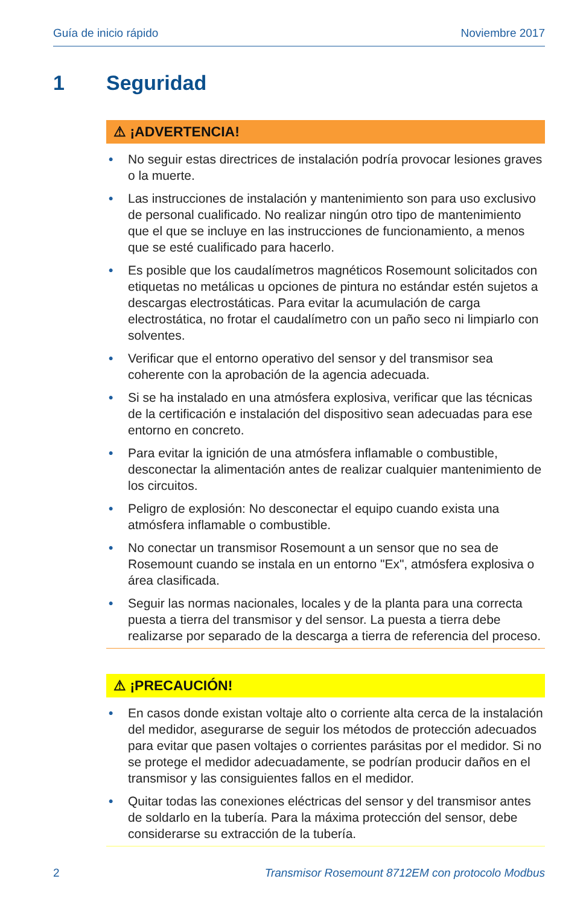Guía de inicio rápido Noviembre 2017
1 Seguridad
⚠ ¡ADVERTENCIA!
• No seguir estas directrices de instalación podría provocar lesiones graves o la muerte.
• Las instrucciones de instalación y mantenimiento son para uso exclusivo de personal cualificado. No realizar ningún otro tipo de mantenimiento que el que se incluye en las instrucciones de funcionamiento, a menos que se esté cualificado para hacerlo.
• Es posible que los caudalímetros magnéticos Rosemount solicitados con etiquetas no metálicas u opciones de pintura no estándar estén sujetos a descargas electrostáticas. Para evitar la acumulación de carga electrostática, no frotar el caudalímetro con un paño seco ni limpiarlo con solventes.
• Verificar que el entorno operativo del sensor y del transmisor sea coherente con la aprobación de la agencia adecuada.
• Si se ha instalado en una atmósfera explosiva, verificar que las técnicas de la certificación e instalación del dispositivo sean adecuadas para ese entorno en concreto.
• Para evitar la ignición de una atmósfera inflamable o combustible, desconectar la alimentación antes de realizar cualquier mantenimiento de los circuitos.
• Peligro de explosión: No desconectar el equipo cuando exista una atmósfera inflamable o combustible.
• No conectar un transmisor Rosemount a un sensor que no sea de Rosemount cuando se instala en un entorno "Ex", atmósfera explosiva o área clasificada.
• Seguir las normas nacionales, locales y de la planta para una correcta puesta a tierra del transmisor y del sensor. La puesta a tierra debe realizarse por separado de la descarga a tierra de referencia del proceso.
⚠ ¡PRECAUCIÓN!
• En casos donde existan voltaje alto o corriente alta cerca de la instalación del medidor, asegurarse de seguir los métodos de protección adecuados para evitar que pasen voltajes o corrientes parásitas por el medidor. Si no se protege el medidor adecuadamente, se podrían producir daños en el transmisor y las consiguientes fallos en el medidor.
• Quitar todas las conexiones eléctricas del sensor y del transmisor antes de soldarlo en la tubería. Para la máxima protección del sensor, debe considerarse su extracción de la tubería.
2 Transmisor Rosemount 8712EM con protocolo Modbus